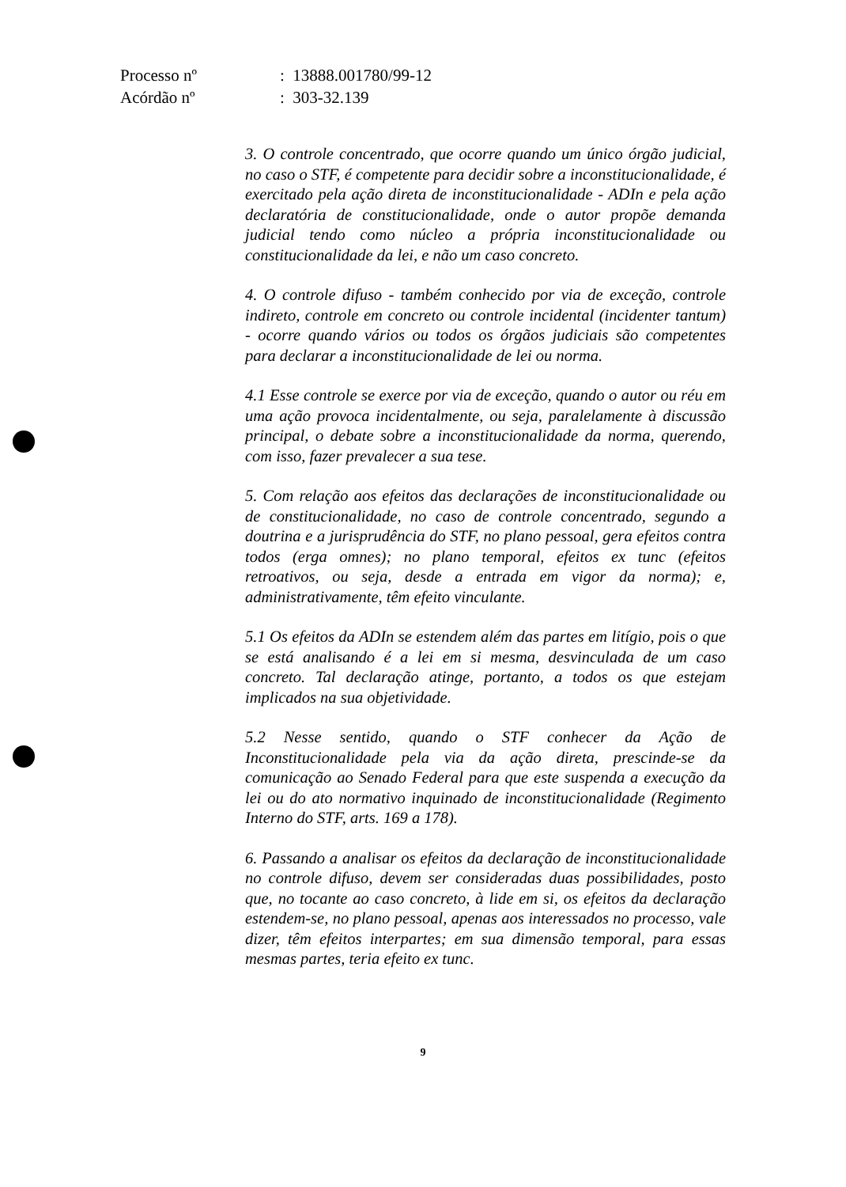| Processo nº | : 13888.001780/99-12 |
| Acórdão nº | : 303-32.139 |
3. O controle concentrado, que ocorre quando um único órgão judicial, no caso o STF, é competente para decidir sobre a inconstitucionalidade, é exercitado pela ação direta de inconstitucionalidade - ADIn e pela ação declaratória de constitucionalidade, onde o autor propõe demanda judicial tendo como núcleo a própria inconstitucionalidade ou constitucionalidade da lei, e não um caso concreto.
4. O controle difuso - também conhecido por via de exceção, controle indireto, controle em concreto ou controle incidental (incidenter tantum) - ocorre quando vários ou todos os órgãos judiciais são competentes para declarar a inconstitucionalidade de lei ou norma.
4.1 Esse controle se exerce por via de exceção, quando o autor ou réu em uma ação provoca incidentalmente, ou seja, paralelamente à discussão principal, o debate sobre a inconstitucionalidade da norma, querendo, com isso, fazer prevalecer a sua tese.
5. Com relação aos efeitos das declarações de inconstitucionalidade ou de constitucionalidade, no caso de controle concentrado, segundo a doutrina e a jurisprudência do STF, no plano pessoal, gera efeitos contra todos (erga omnes); no plano temporal, efeitos ex tunc (efeitos retroativos, ou seja, desde a entrada em vigor da norma); e, administrativamente, têm efeito vinculante.
5.1 Os efeitos da ADIn se estendem além das partes em litígio, pois o que se está analisando é a lei em si mesma, desvinculada de um caso concreto. Tal declaração atinge, portanto, a todos os que estejam implicados na sua objetividade.
5.2 Nesse sentido, quando o STF conhecer da Ação de Inconstitucionalidade pela via da ação direta, prescinde-se da comunicação ao Senado Federal para que este suspenda a execução da lei ou do ato normativo inquinado de inconstitucionalidade (Regimento Interno do STF, arts. 169 a 178).
6. Passando a analisar os efeitos da declaração de inconstitucionalidade no controle difuso, devem ser consideradas duas possibilidades, posto que, no tocante ao caso concreto, à lide em si, os efeitos da declaração estendem-se, no plano pessoal, apenas aos interessados no processo, vale dizer, têm efeitos interpartes; em sua dimensão temporal, para essas mesmas partes, teria efeito ex tunc.
9